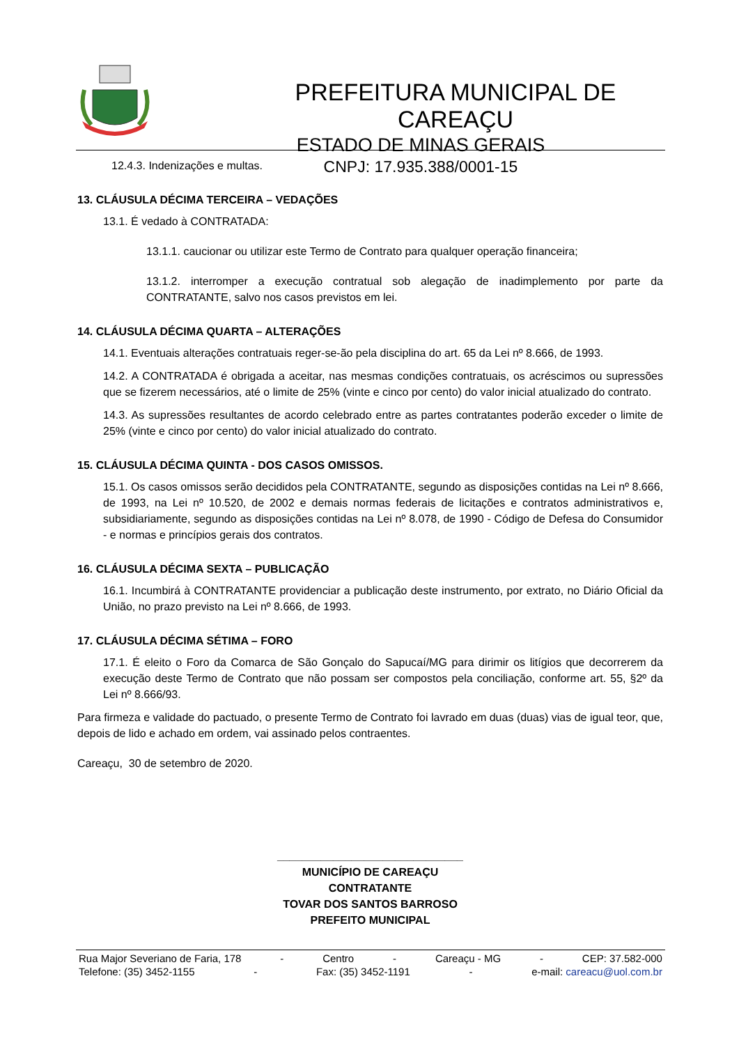PREFEITURA MUNICIPAL DE CAREAÇU
ESTADO DE MINAS GERAIS
CNPJ: 17.935.388/0001-15
12.4.3. Indenizações e multas.
13. CLÁUSULA DÉCIMA TERCEIRA – VEDAÇÕES
13.1. É vedado à CONTRATADA:
13.1.1. caucionar ou utilizar este Termo de Contrato para qualquer operação financeira;
13.1.2. interromper a execução contratual sob alegação de inadimplemento por parte da CONTRATANTE, salvo nos casos previstos em lei.
14. CLÁUSULA DÉCIMA QUARTA – ALTERAÇÕES
14.1. Eventuais alterações contratuais reger-se-ão pela disciplina do art. 65 da Lei nº 8.666, de 1993.
14.2. A CONTRATADA é obrigada a aceitar, nas mesmas condições contratuais, os acréscimos ou supressões que se fizerem necessários, até o limite de 25% (vinte e cinco por cento) do valor inicial atualizado do contrato.
14.3. As supressões resultantes de acordo celebrado entre as partes contratantes poderão exceder o limite de 25% (vinte e cinco por cento) do valor inicial atualizado do contrato.
15. CLÁUSULA DÉCIMA QUINTA - DOS CASOS OMISSOS.
15.1. Os casos omissos serão decididos pela CONTRATANTE, segundo as disposições contidas na Lei nº 8.666, de 1993, na Lei nº 10.520, de 2002 e demais normas federais de licitações e contratos administrativos e, subsidiariamente, segundo as disposições contidas na Lei nº 8.078, de 1990 - Código de Defesa do Consumidor - e normas e princípios gerais dos contratos.
16. CLÁUSULA DÉCIMA SEXTA – PUBLICAÇÃO
16.1. Incumbirá à CONTRATANTE providenciar a publicação deste instrumento, por extrato, no Diário Oficial da União, no prazo previsto na Lei nº 8.666, de 1993.
17. CLÁUSULA DÉCIMA SÉTIMA – FORO
17.1. É eleito o Foro da Comarca de São Gonçalo do Sapucaí/MG para dirimir os litígios que decorrerem da execução deste Termo de Contrato que não possam ser compostos pela conciliação, conforme art. 55, §2º da Lei nº 8.666/93.
Para firmeza e validade do pactuado, o presente Termo de Contrato foi lavrado em duas (duas) vias de igual teor, que, depois de lido e achado em ordem, vai assinado pelos contraentes.
Careaçu, 30 de setembro de 2020.
______________________________
MUNICÍPIO DE CAREAÇU
CONTRATANTE
TOVAR DOS SANTOS BARROSO
PREFEITO MUNICIPAL
Rua Major Severiano de Faria, 178 - Centro - Careaçu - MG - CEP: 37.582-000
Telefone: (35) 3452-1155 - Fax: (35) 3452-1191 - e-mail: careacu@uol.com.br